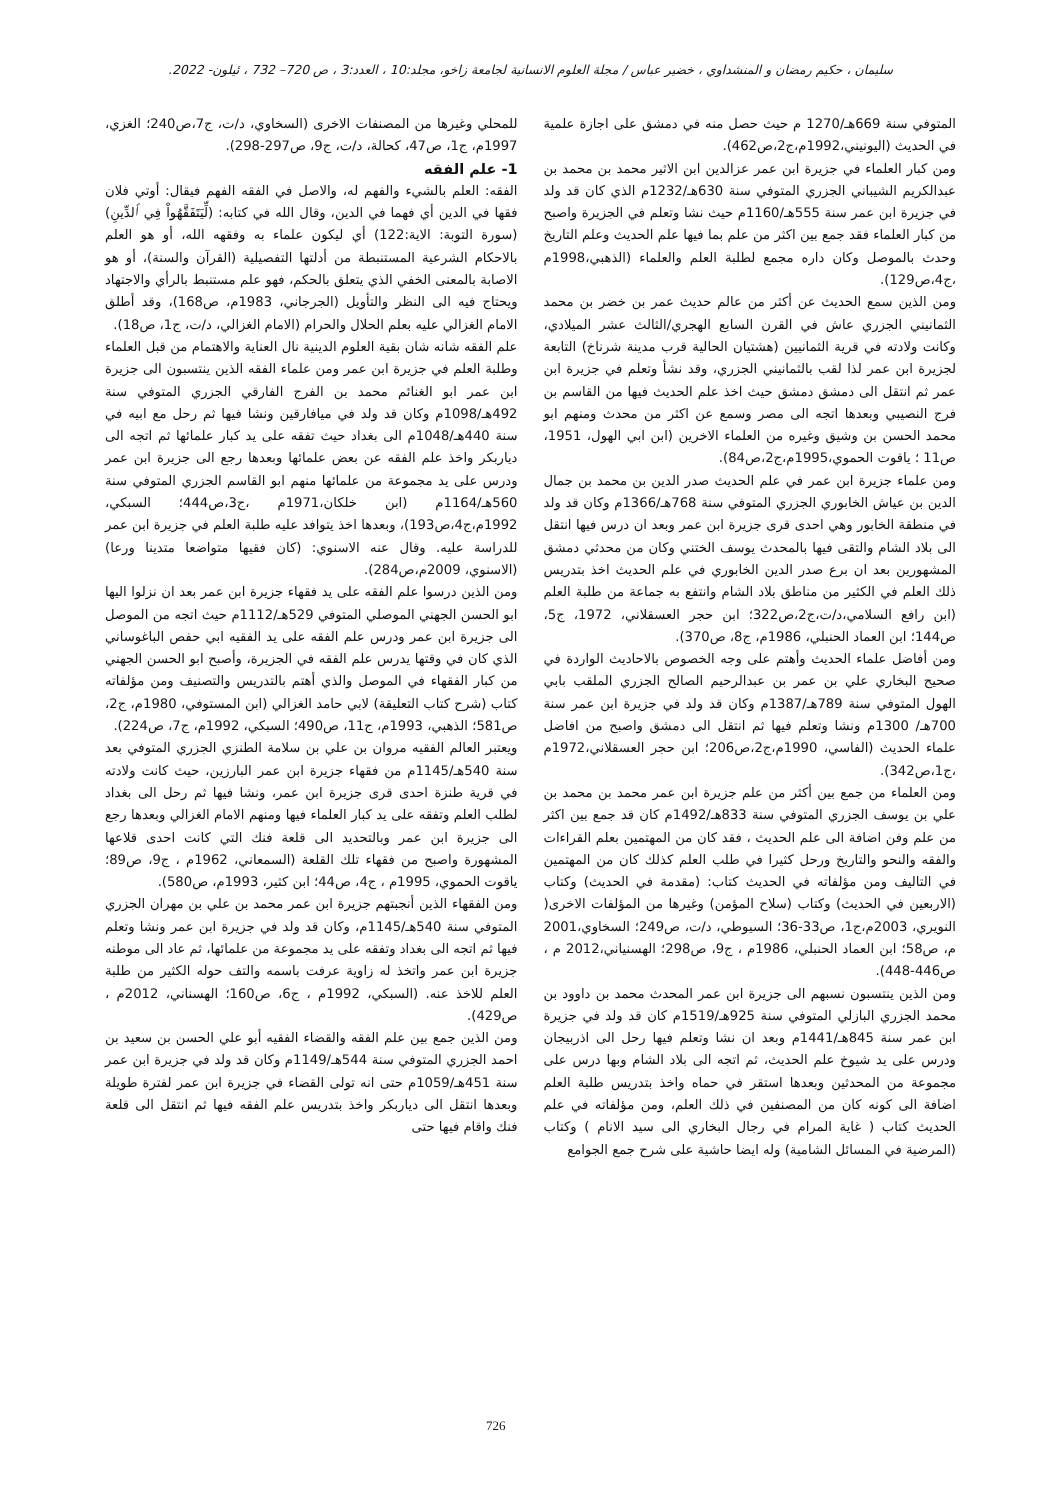سليمان ، حكيم رمضان و المنشداوي ، خضير عباس / مجلة العلوم الانسانية لجامعة زاخو، مجلد:10 ، العدد:3 ، ص 720– 732 ، ئيلون- 2022.
المتوفي سنة 669هـ/1270 م حيث حصل منه في دمشق على اجازة علمية في الحديث (اليونيني،1992م،ج2،ص462).
ومن كبار العلماء في جزيرة ابن عمر عزالدين ابن الاثير محمد بن محمد بن عبدالكريم الشيباني الجزري المتوفي سنة 630هـ/1232م الذي كان قد ولد في جزيرة ابن عمر سنة 555هـ/1160م حيث نشا وتعلم في الجزيرة واصبح من كبار العلماء فقد جمع بين اكثر من علم بما فيها علم الحديث وعلم التاريخ وحدث بالموصل وكان داره مجمع لطلبة العلم والعلماء (الذهبي،1998م ،ج4،ص129).
ومن الذين سمع الحديث عن أكثر من عالم حديث عمر بن خضر بن محمد الثمانيني الجزري عاش في القرن السابع الهجري/الثالث عشر الميلادي، وكانت ولادته في قرية الثمانيين (هشتيان الحالية قرب مدينة شرناخ) التابعة لجزيرة ابن عمر لذا لقب بالثمانيني الجزري، وقد نشأ وتعلم في جزيرة ابن عمر ثم انتقل الى دمشق دمشق حيث اخذ علم الحديث فيها من القاسم بن فرج النصيبي وبعدها اتجه الى مصر وسمع عن اكثر من محدث ومنهم ابو محمد الحسن بن وشيق وغيره من العلماء الاخرين (ابن ابي الهول، 1951، ص11 ؛ ياقوت الحموي،1995م،ج2،ص84).
ومن علماء جزيرة ابن عمر في علم الحديث صدر الدين بن محمد بن جمال الدين بن عياش الخابوري الجزري المتوفي سنة 768هـ/1366م وكان قد ولد في منطقة الخابور وهي احدى قرى جزيرة ابن عمر وبعد ان درس فيها انتقل الى بلاد الشام والتقى فيها بالمحدث يوسف الختني وكان من محدثي دمشق المشهورين بعد ان برع صدر الدين الخابوري في علم الحديث اخذ بتدريس ذلك العلم في الكثير من مناطق بلاد الشام وانتفع به جماعة من طلبة العلم (ابن رافع السلامي،د/ت،ج2،ص322؛ ابن حجر العسقلاني، 1972، ج5، ص144؛ ابن العماد الحنبلي، 1986م، ج8، ص370).
ومن أفاضل علماء الحديث وأهتم على وجه الخصوص بالاحاديث الواردة في صحيح البخاري علي بن عمر بن عبدالرحيم الصالح الجزري الملقب بابي الهول المتوفي سنة 789هـ/1387م وكان قد ولد في جزيرة ابن عمر سنة 700هـ/ 1300م ونشا وتعلم فيها ثم انتقل الى دمشق واصبح من افاضل علماء الحديث (الفاسي، 1990م،ج2،ص206؛ ابن حجر العسقلاني،1972م ،ج1،ص342).
ومن العلماء من جمع بين أكثر من علم جزيرة ابن عمر محمد بن محمد بن علي بن يوسف الجزري المتوفي سنة 833هـ/1492م كان قد جمع بين اكثر من علم وفن اضافة الى علم الحديث ، فقد كان من المهتمين بعلم القراءات والفقه والنحو والتاريخ ورحل كثيرا في طلب العلم كذلك كان من المهتمين في التاليف ومن مؤلفاته في الحديث كتاب: (مقدمة في الحديث) وكتاب (الاربعين في الحديث) وكتاب (سلاح المؤمن) وغيرها من المؤلفات الاخرى( النويري، 2003م،ج1، ص33-36؛ السيوطي، د/ت، ص249؛ السخاوي،2001 م، ص58؛ ابن العماد الحنبلي، 1986م ، ج9، ص298؛ الهسنياني،2012 م ، ص446-448).
ومن الذين ينتسبون نسبهم الى جزيرة ابن عمر المحدث محمد بن داوود بن محمد الجزري البازلي المتوفي سنة 925هـ/1519م كان قد ولد في جزيرة ابن عمر سنة 845هـ/1441م وبعد ان نشا وتعلم فيها رحل الى اذربيجان ودرس على يد شيوخ علم الحديث، ثم اتجه الى بلاد الشام وبها درس على مجموعة من المحدثين وبعدها استقر في حماه واخذ بتدريس طلبة العلم اضافة الى كونه كان من المصنفين في ذلك العلم، ومن مؤلفاته في علم الحديث كتاب ( غاية المرام في رجال البخاري الى سيد الانام ) وكتاب (المرضية في المسائل الشامية) وله ايضا حاشية على شرح جمع الجوامع
للمحلي وغيرها من المصنفات الاخرى (السخاوي، د/ت، ج7،ص240؛ الغزي، 1997م، ج1، ص47، كحالة، د/ت، ج9، ص297-298).
1- علم الفقه
الفقه: العلم بالشيء والفهم له، والاصل في الفقه الفهم فيقال: أوتي فلان فقها في الدين أي فهما في الدين، وقال الله في كتابه: (لِّيَتَفَقَّهُواْ فِي ٱلدِّينِ) (سورة التوبة: الاية:122) أي ليكون علماء به وفقهه الله، أو هو العلم بالاحكام الشرعية المستنبطة من أدلتها التفصيلية (القرآن والسنة)، أو هو الاصابة بالمعنى الخفي الذي يتعلق بالحكم، فهو علم مستنبط بالرأي والاجتهاد ويحتاج فيه الى النظر والتأويل (الجرجاني، 1983م، ص168)، وقد أطلق الامام الغزالي عليه بعلم الحلال والحرام (الامام الغزالي، د/ت، ج1، ص18).
علم الفقه شانه شان بقية العلوم الدينية نال العناية والاهتمام من قبل العلماء وطلبة العلم في جزيرة ابن عمر ومن علماء الفقه الذين ينتسبون الى جزيرة ابن عمر ابو الغنائم محمد بن الفرج الفارقي الجزري المتوفي سنة 492هـ/1098م وكان قد ولد في ميافارقين ونشا فيها ثم رحل مع ابيه في سنة 440هـ/1048م الى بغداد حيث تفقه على يد كبار علمائها ثم اتجه الى دياربكر واخذ علم الفقه عن بعض علمائها وبعدها رجع الى جزيرة ابن عمر ودرس على يد مجموعة من علمائها منهم ابو القاسم الجزري المتوفي سنة 560هـ/1164م (ابن خلكان،1971م ،ج3،ص444؛ السبكي، 1992م،ج4،ص193)، وبعدها اخذ يتوافد عليه طلبة العلم في جزيرة ابن عمر للدراسة عليه. وقال عنه الاسنوي: (كان فقيها متواضعا متدينا ورعا) (الاسنوي، 2009م،ص284).
ومن الذين درسوا علم الفقه على يد فقهاء جزيرة ابن عمر بعد ان نزلوا اليها ابو الحسن الجهني الموصلي المتوفي 529هـ/1112م حيث اتجه من الموصل الى جزيرة ابن عمر ودرس علم الفقه على يد الفقيه ابي حفص الباغوساني الذي كان في وقتها يدرس علم الفقه في الجزيرة، وأصبح ابو الحسن الجهني من كبار الفقهاء في الموصل والذي أهتم بالتدريس والتصنيف ومن مؤلفاته كتاب (شرح كتاب التعليقة) لابي حامد الغزالي (ابن المستوفي، 1980م، ج2، ص581؛ الذهبي، 1993م، ج11، ص490؛ السبكي، 1992م، ج7، ص224).
ويعتبر العالم الفقيه مروان بن علي بن سلامة الطنزي الجزري المتوفي بعد سنة 540هـ/1145م من فقهاء جزيرة ابن عمر البارزين، حيث كانت ولادته في قرية طنزة احدى قرى جزيرة ابن عمر، ونشا فيها ثم رحل الى بغداد لطلب العلم وتفقه على يد كبار العلماء فيها ومنهم الامام الغزالي وبعدها رجع الى جزيرة ابن عمر وبالتحديد الى قلعة فنك التي كانت احدى قلاعها المشهورة واصبح من فقهاء تلك القلعة (السمعاني، 1962م ، ج9، ص89؛ ياقوت الحموي، 1995م ، ج4، ص44؛ ابن كثير، 1993م، ص580).
ومن الفقهاء الذين أنجبتهم جزيرة ابن عمر محمد بن علي بن مهران الجزري المتوفي سنة 540هـ/1145م، وكان قد ولد في جزيرة ابن عمر ونشا وتعلم فيها ثم اتجه الى بغداد وتفقه على يد مجموعة من علمائها، ثم عاد الى موطنه جزيرة ابن عمر واتخذ له زاوية عرفت باسمه والتف حوله الكثير من طلبة العلم للاخذ عنه. (السبكي، 1992م ، ج6، ص160؛ الهسناني، 2012م ، ص429).
ومن الذين جمع بين علم الفقه والقضاء الفقيه أبو علي الحسن بن سعيد بن احمد الجزري المتوفي سنة 544هـ/1149م وكان قد ولد في جزيرة ابن عمر سنة 451هـ/1059م حتى انه تولى القضاء في جزيرة ابن عمر لفترة طويلة وبعدها انتقل الى دياربكر واخذ بتدريس علم الفقه فيها ثم انتقل الى قلعة فنك واقام فيها حتى
726